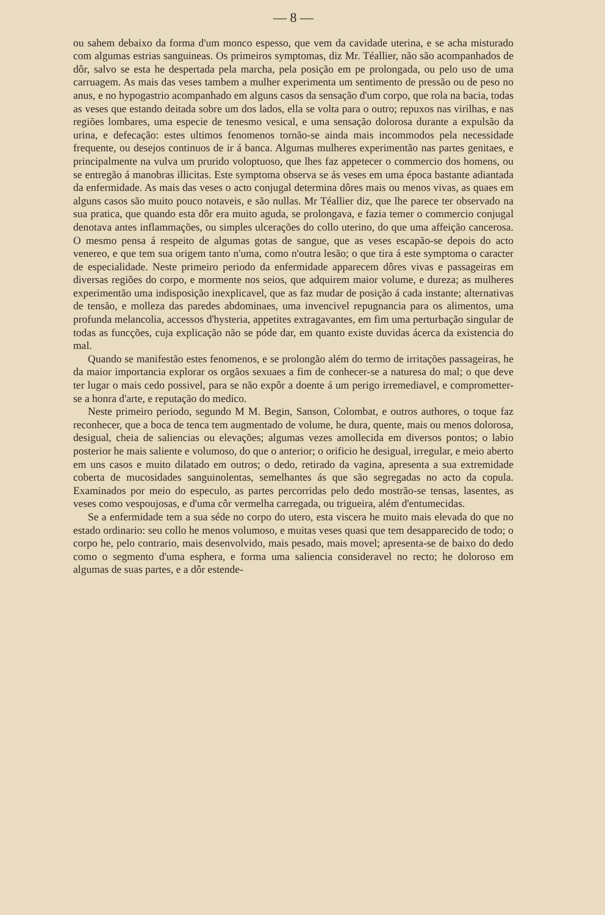— 8 —
ou sahem debaixo da forma d'um monco espesso, que vem da cavidade uterina, e se acha misturado com algumas estrias sanguineas. Os primeiros symptomas, diz Mr. Téallier, não são acompanhados de dôr, salvo se esta he despertada pela marcha, pela posição em pe prolongada, ou pelo uso de uma carruagem. As mais das veses tambem a mulher experimenta um sentimento de pressão ou de peso no anus, e no hypogastrio acompanhado em alguns casos da sensação d'um corpo, que rola na bacia, todas as veses que estando deitada sobre um dos lados, ella se volta para o outro; repuxos nas virilhas, e nas regiões lombares, uma especie de tenesmo vesical, e uma sensação dolorosa durante a expulsão da urina, e defecação: estes ultimos fenomenos tornão-se ainda mais incommodos pela necessidade frequente, ou desejos continuos de ir á banca. Algumas mulheres experimentão nas partes genitaes, e principalmente na vulva um prurido voloptuoso, que lhes faz appetecer o commercio dos homens, ou se entregão á manobras illicitas. Este symptoma observa se ás veses em uma época bastante adiantada da enfermidade. As mais das veses o acto conjugal determina dôres mais ou menos vivas, as quaes em alguns casos são muito pouco notaveis, e são nullas. Mr Téallier diz, que lhe parece ter observado na sua pratica, que quando esta dôr era muito aguda, se prolongava, e fazia temer o commercio conjugal denotava antes inflammações, ou simples ulcerações do collo uterino, do que uma affeição cancerosa. O mesmo pensa á respeito de algumas gotas de sangue, que as veses escapão-se depois do acto venereo, e que tem sua origem tanto n'uma, como n'outra lesão; o que tira á este symptoma o caracter de especialidade. Neste primeiro periodo da enfermidade apparecem dôres vivas e passageiras em diversas regiões do corpo, e mormente nos seios, que adquirem maior volume, e dureza; as mulheres experimentão uma indisposição inexplicavel, que as faz mudar de posição á cada instante; alternativas de tensão, e molleza das paredes abdominaes, uma invencivel repugnancia para os alimentos, uma profunda melancolia, accessos d'hysteria, appetites extragavantes, em fim uma perturbação singular de todas as funcções, cuja explicação não se póde dar, em quanto existe duvidas ácerca da existencia do mal.
Quando se manifestão estes fenomenos, e se prolongão além do termo de irritações passageiras, he da maior importancia explorar os orgãos sexuaes a fim de conhecer-se a naturesa do mal; o que deve ter lugar o mais cedo possivel, para se não expôr a doente á um perigo irremediavel, e comprometter-se a honra d'arte, e reputação do medico.
Neste primeiro periodo, segundo M M. Begin, Sanson, Colombat, e outros authores, o toque faz reconhecer, que a boca de tenca tem augmentado de volume, he dura, quente, mais ou menos dolorosa, desigual, cheia de saliencias ou elevações; algumas vezes amollecida em diversos pontos; o labio posterior he mais saliente e volumoso, do que o anterior; o orificio he desigual, irregular, e meio aberto em uns casos e muito dilatado em outros; o dedo, retirado da vagina, apresenta a sua extremidade coberta de mucosidades sanguinolentas, semelhantes ás que são segregadas no acto da copula. Examinados por meio do especulo, as partes percorridas pelo dedo mostrão-se tensas, lasentes, as veses como vespoujosas, e d'uma côr vermelha carregada, ou trigueira, além d'entumecidas.
Se a enfermidade tem a sua séde no corpo do utero, esta viscera he muito mais elevada do que no estado ordinario: seu collo he menos volumoso, e muitas veses quasi que tem desapparecido de todo; o corpo he, pelo contrario, mais desenvolvido, mais pesado, mais movel; apresenta-se de baixo do dedo como o segmento d'uma esphera, e forma uma saliencia consideravel no recto; he doloroso em algumas de suas partes, e a dôr estende-